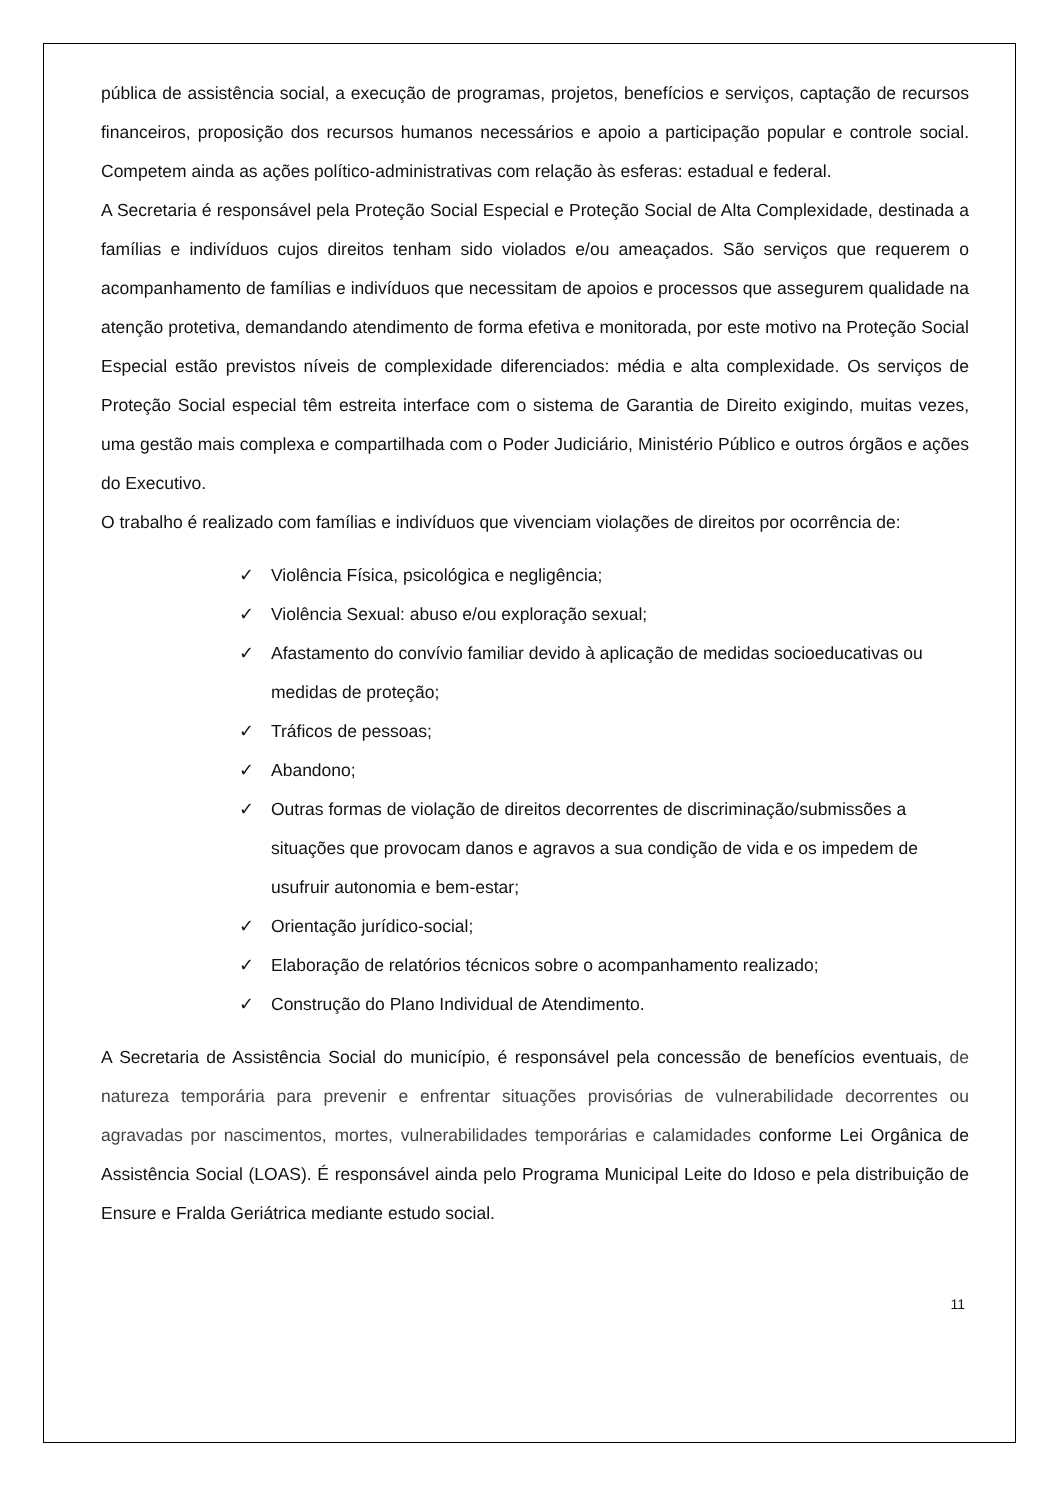pública de assistência social, a execução de programas, projetos, benefícios e serviços, captação de recursos financeiros, proposição dos recursos humanos necessários e apoio a participação popular e controle social. Competem ainda as ações político-administrativas com relação às esferas: estadual e federal.
A Secretaria é responsável pela Proteção Social Especial e Proteção Social de Alta Complexidade, destinada a famílias e indivíduos cujos direitos tenham sido violados e/ou ameaçados. São serviços que requerem o acompanhamento de famílias e indivíduos que necessitam de apoios e processos que assegurem qualidade na atenção protetiva, demandando atendimento de forma efetiva e monitorada, por este motivo na Proteção Social Especial estão previstos níveis de complexidade diferenciados: média e alta complexidade. Os serviços de Proteção Social especial têm estreita interface com o sistema de Garantia de Direito exigindo, muitas vezes, uma gestão mais complexa e compartilhada com o Poder Judiciário, Ministério Público e outros órgãos e ações do Executivo.
O trabalho é realizado com famílias e indivíduos que vivenciam violações de direitos por ocorrência de:
✓ Violência Física, psicológica e negligência;
✓ Violência Sexual: abuso e/ou exploração sexual;
✓ Afastamento do convívio familiar devido à aplicação de medidas socioeducativas ou medidas de proteção;
✓ Tráficos de pessoas;
✓ Abandono;
✓ Outras formas de violação de direitos decorrentes de discriminação/submissões a situações que provocam danos e agravos a sua condição de vida e os impedem de usufruir autonomia e bem-estar;
✓ Orientação jurídico-social;
✓ Elaboração de relatórios técnicos sobre o acompanhamento realizado;
✓ Construção do Plano Individual de Atendimento.
A Secretaria de Assistência Social do município, é responsável pela concessão de benefícios eventuais, de natureza temporária para prevenir e enfrentar situações provisórias de vulnerabilidade decorrentes ou agravadas por nascimentos, mortes, vulnerabilidades temporárias e calamidades conforme Lei Orgânica de Assistência Social (LOAS). É responsável ainda pelo Programa Municipal Leite do Idoso e pela distribuição de Ensure e Fralda Geriátrica mediante estudo social.
11